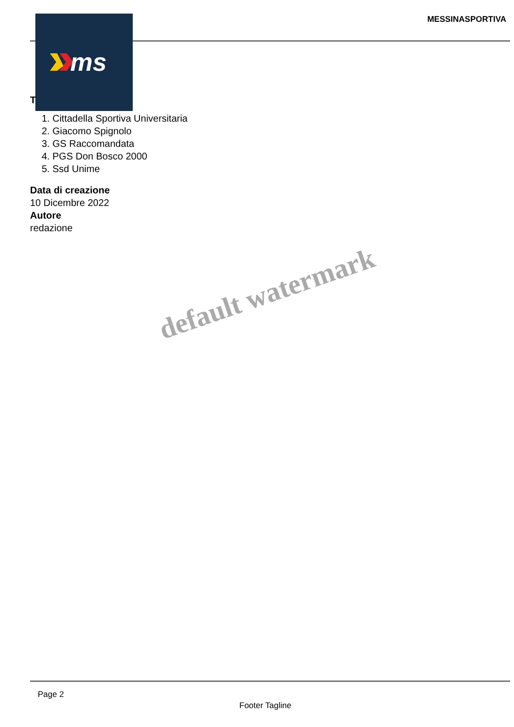MESSINASPORTIVA
ms
T
1. Cittadella Sportiva Universitaria
2. Giacomo Spignolo
3. GS Raccomandata
4. PGS Don Bosco 2000
5. Ssd Unime
Data di creazione
10 Dicembre 2022
Autore
redazione
default watermark
Page 2
Footer Tagline